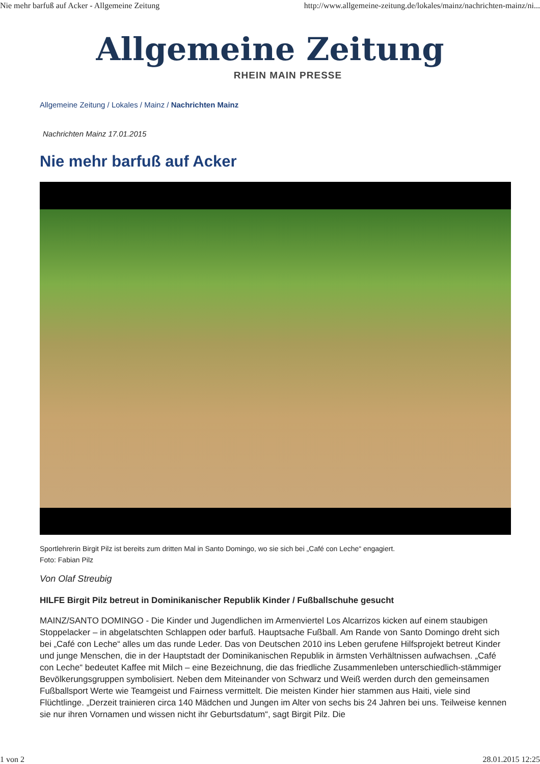Nie mehr barfuß auf Acker - Allgemeine Zeitung http://www.allgemeine-zeitung.de/lokales/mainz/nachrichten-mainz/ni...
Allgemeine Zeitung
RHEIN MAIN PRESSE
Allgemeine Zeitung / Lokales / Mainz / Nachrichten Mainz
Nachrichten Mainz 17.01.2015
Nie mehr barfuß auf Acker
Sportlehrerin Birgit Pilz ist bereits zum dritten Mal in Santo Domingo, wo sie sich bei „Café con Leche“ engagiert.
Foto: Fabian Pilz
Von Olaf Streubig
HILFE Birgit Pilz betreut in Dominikanischer Republik Kinder / Fußballschuhe gesucht
MAINZ/SANTO DOMINGO - Die Kinder und Jugendlichen im Armenviertel Los Alcarrizos kicken auf einem staubigen Stoppelacker – in abgelatschten Schlappen oder barfuß. Hauptsache Fußball. Am Rande von Santo Domingo dreht sich bei „Café con Leche“ alles um das runde Leder. Das von Deutschen 2010 ins Leben gerufene Hilfsprojekt betreut Kinder und junge Menschen, die in der Hauptstadt der Dominikanischen Republik in ärmsten Verhältnissen aufwachsen. „Café con Leche“ bedeutet Kaffee mit Milch – eine Bezeichnung, die das friedliche Zusammenleben unterschiedlich-stämmiger Bevölkerungsgruppen symbolisiert. Neben dem Miteinander von Schwarz und Weiß werden durch den gemeinsamen Fußballsport Werte wie Teamgeist und Fairness vermittelt. Die meisten Kinder hier stammen aus Haiti, viele sind Flüchtlinge. „Derzeit trainieren circa 140 Mädchen und Jungen im Alter von sechs bis 24 Jahren bei uns. Teilweise kennen sie nur ihren Vornamen und wissen nicht ihr Geburtsdatum“, sagt Birgit Pilz. Die
1 von 2 28.01.2015 12:25